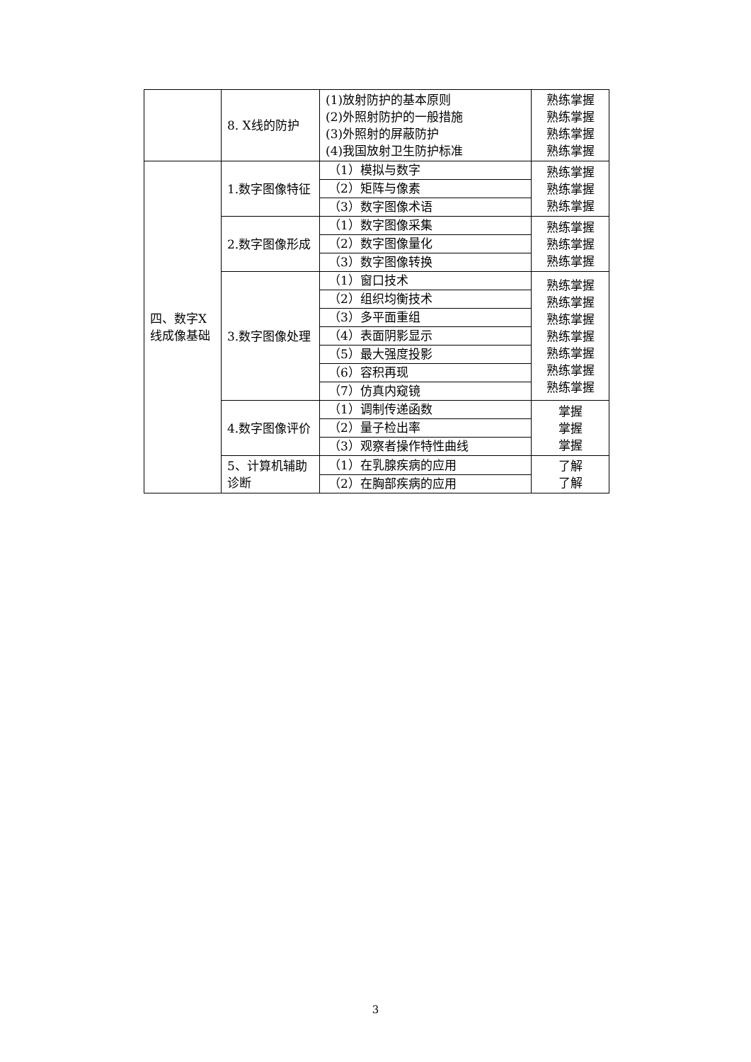| | 8. X线的防护 | (1)放射防护的基本原则 (2)外照射防护的一般措施 (3)外照射的屏蔽防护 (4)我国放射卫生防护标准 | 熟练掌握 熟练掌握 熟练掌握 熟练掌握 |
| 四、数字X线成像基础 | 1.数字图像特征 | （1）模拟与数字 （2）矩阵与像素 （3）数字图像术语 | 熟练掌握 熟练掌握 熟练掌握 |
| | 2.数字图像形成 | （1）数字图像采集 （2）数字图像量化 （3）数字图像转换 | 熟练掌握 熟练掌握 熟练掌握 |
| | 3.数字图像处理 | （1）窗口技术 （2）组织均衡技术 （3）多平面重组 （4）表面阴影显示 （5）最大强度投影 （6）容积再现 （7）仿真内窥镜 | 熟练掌握 熟练掌握 熟练掌握 熟练掌握 熟练掌握 熟练掌握 熟练掌握 |
| | 4.数字图像评价 | （1）调制传递函数 （2）量子检出率 （3）观察者操作特性曲线 | 掌握 掌握 掌握 |
| | 5、计算机辅助诊断 | （1）在乳腺疾病的应用 （2）在胸部疾病的应用 | 了解 了解 |
3